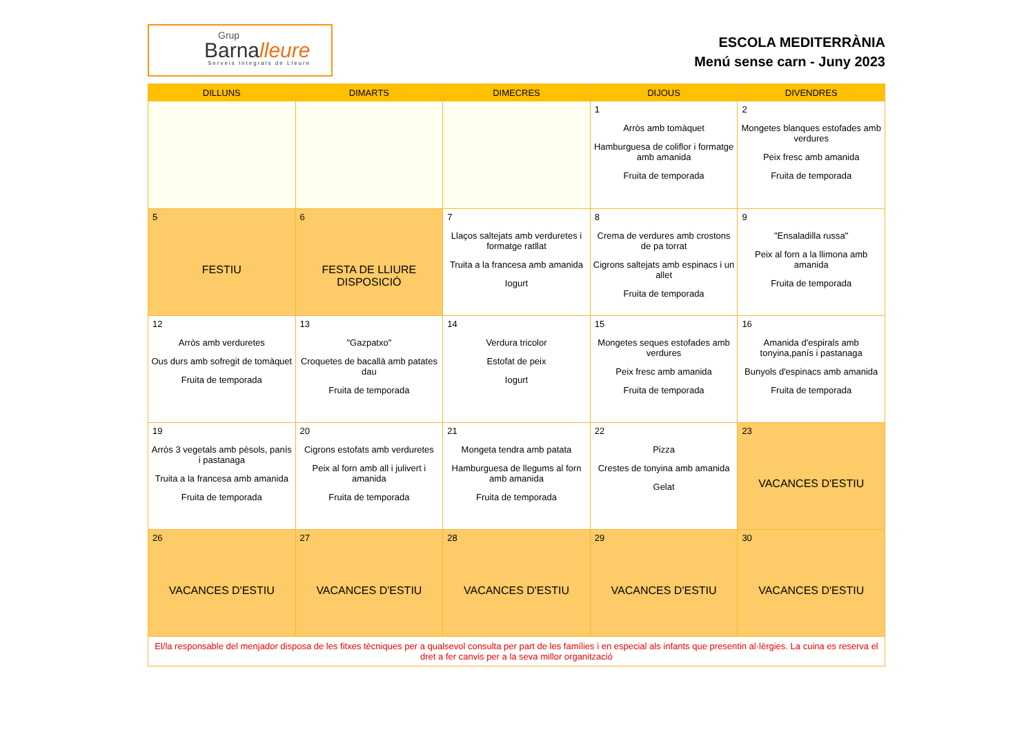Grup
Barnalleure
Serveis Integrals de Lleure
ESCOLA MEDITERRÀNIA
Menú sense carn - Juny 2023
| DILLUNS | DIMARTS | DIMECRES | DIJOUS | DIVENDRES |
| --- | --- | --- | --- | --- |
| | | | 1 Arròs amb tomàquet Hamburguesa de coliflor i formatge amb amanida Fruita de temporada | 2 Mongetes blanques estofades amb verdures Peix fresc amb amanida Fruita de temporada |
| 5 FESTIU | 6 FESTA DE LLIURE DISPOSICIÓ | 7 Llaços saltejats amb verduretes i formatge ratllat Truita a la francesa amb amanida Iogurt | 8 Crema de verdures amb crostons de pa torrat Cigrons saltejats amb espinacs i un allet Fruita de temporada | 9 "Ensaladilla russa" Peix al forn a la llimona amb amanida Fruita de temporada |
| 12 Arròs amb verduretes Ous durs amb sofregit de tomàquet Fruita de temporada | 13 "Gazpatxo" Croquetes de bacallà amb patates dau Fruita de temporada | 14 Verdura tricolor Estofat de peix Iogurt | 15 Mongetes seques estofades amb verdures Peix fresc amb amanida Fruita de temporada | 16 Amanida d'espirals amb tonyina,panís i pastanaga Bunyols d'espinacs amb amanida Fruita de temporada |
| 19 Arròs 3 vegetals amb pèsols, panís i pastanaga Truita a la francesa amb amanida Fruita de temporada | 20 Cigrons estofats amb verduretes Peix al forn amb all i julivert i amanida Fruita de temporada | 21 Mongeta tendra amb patata Hamburguesa de llegums al forn amb amanida Fruita de temporada | 22 Pizza Crestes de tonyina amb amanida Gelat | 23 VACANCES D'ESTIU |
| 26 VACANCES D'ESTIU | 27 VACANCES D'ESTIU | 28 VACANCES D'ESTIU | 29 VACANCES D'ESTIU | 30 VACANCES D'ESTIU |
| El/la responsable del menjador disposa de les fitxes tècniques per a qualsevol consulta per part de les famílies i en especial als infants que presentin al·lèrgies. La cuina es reserva el dret a fer canvis per a la seva millor organització | | | | |